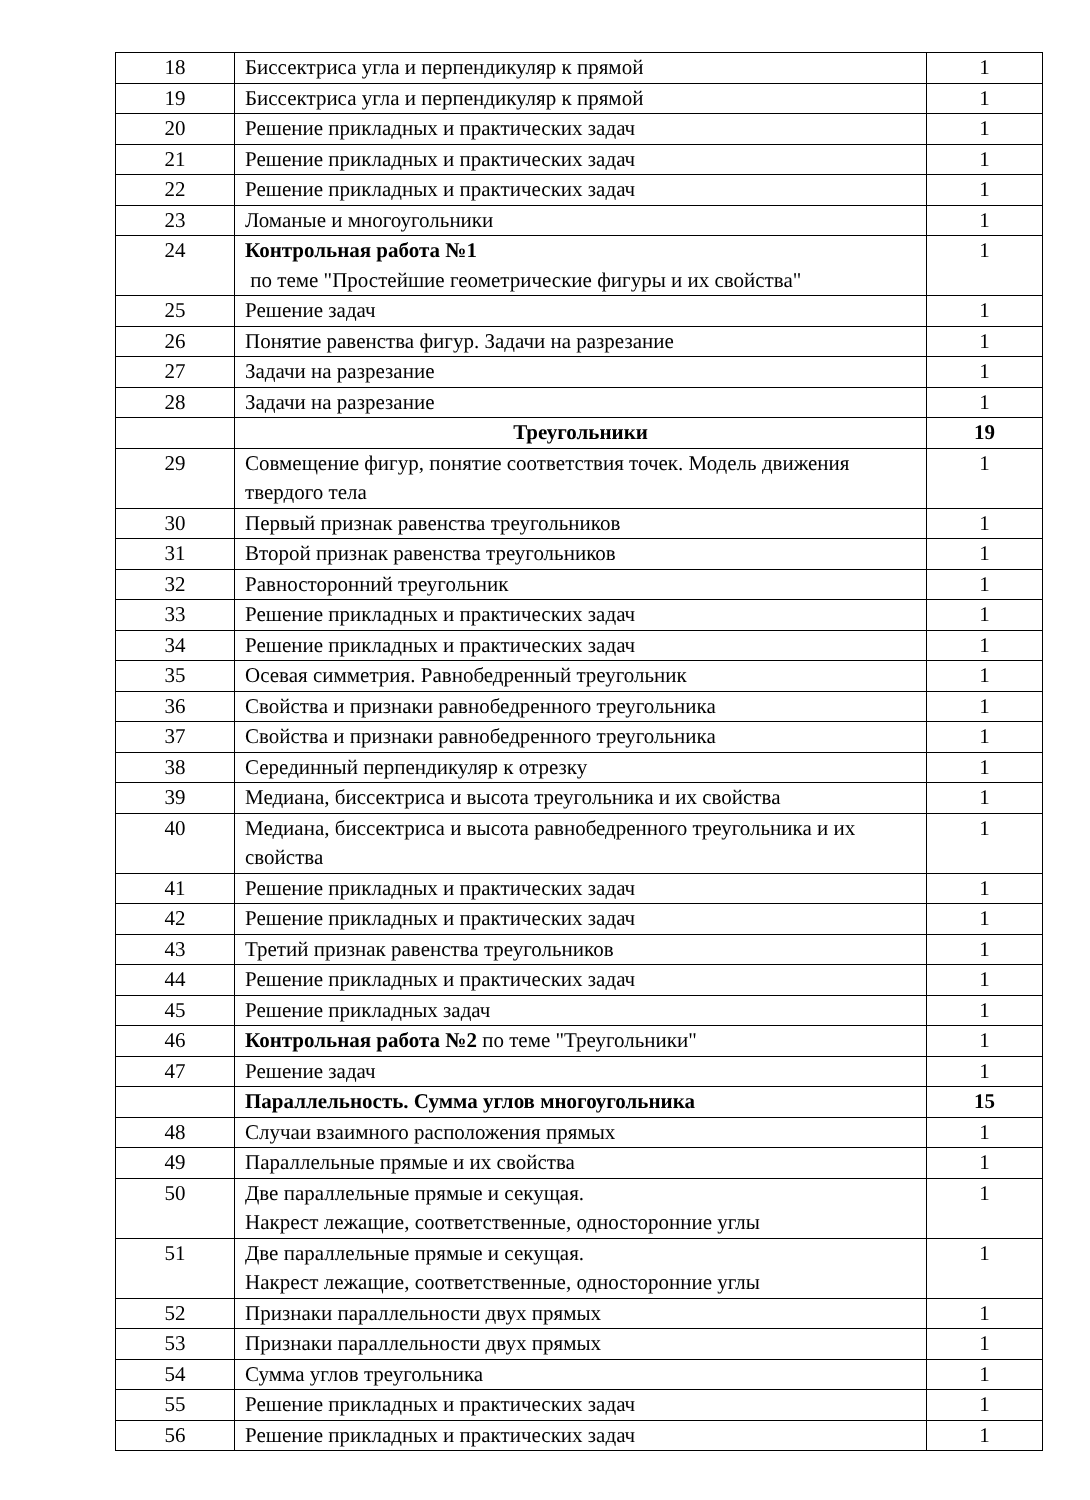| 18 | Биссектриса угла и перпендикуляр к прямой | 1 |
| 19 | Биссектриса угла и перпендикуляр к прямой | 1 |
| 20 | Решение прикладных и практических задач | 1 |
| 21 | Решение прикладных и практических задач | 1 |
| 22 | Решение прикладных и практических задач | 1 |
| 23 | Ломаные и многоугольники | 1 |
| 24 | Контрольная работа №1 по теме "Простейшие геометрические фигуры и их свойства" | 1 |
| 25 | Решение задач | 1 |
| 26 | Понятие равенства фигур. Задачи на разрезание | 1 |
| 27 | Задачи на разрезание | 1 |
| 28 | Задачи на разрезание | 1 |
| | Треугольники | 19 |
| 29 | Совмещение фигур, понятие соответствия точек. Модель движения твердого тела | 1 |
| 30 | Первый признак равенства треугольников | 1 |
| 31 | Второй признак равенства треугольников | 1 |
| 32 | Равносторонний треугольник | 1 |
| 33 | Решение прикладных и практических задач | 1 |
| 34 | Решение прикладных и практических задач | 1 |
| 35 | Осевая симметрия. Равнобедренный треугольник | 1 |
| 36 | Свойства и признаки равнобедренного треугольника | 1 |
| 37 | Свойства и признаки равнобедренного треугольника | 1 |
| 38 | Серединный перпендикуляр к отрезку | 1 |
| 39 | Медиана, биссектриса и высота треугольника и их свойства | 1 |
| 40 | Медиана, биссектриса и высота равнобедренного треугольника и их свойства | 1 |
| 41 | Решение прикладных и практических задач | 1 |
| 42 | Решение прикладных и практических задач | 1 |
| 43 | Третий признак равенства треугольников | 1 |
| 44 | Решение прикладных и практических задач | 1 |
| 45 | Решение прикладных задач | 1 |
| 46 | Контрольная работа №2 по теме "Треугольники" | 1 |
| 47 | Решение задач | 1 |
| | Параллельность. Сумма углов многоугольника | 15 |
| 48 | Случаи взаимного расположения прямых | 1 |
| 49 | Параллельные прямые и их свойства | 1 |
| 50 | Две параллельные прямые и секущая. Накрест лежащие, соответственные, односторонние углы | 1 |
| 51 | Две параллельные прямые и секущая. Накрест лежащие, соответственные, односторонние углы | 1 |
| 52 | Признаки параллельности двух прямых | 1 |
| 53 | Признаки параллельности двух прямых | 1 |
| 54 | Сумма углов треугольника | 1 |
| 55 | Решение прикладных и практических задач | 1 |
| 56 | Решение прикладных и практических задач | 1 |